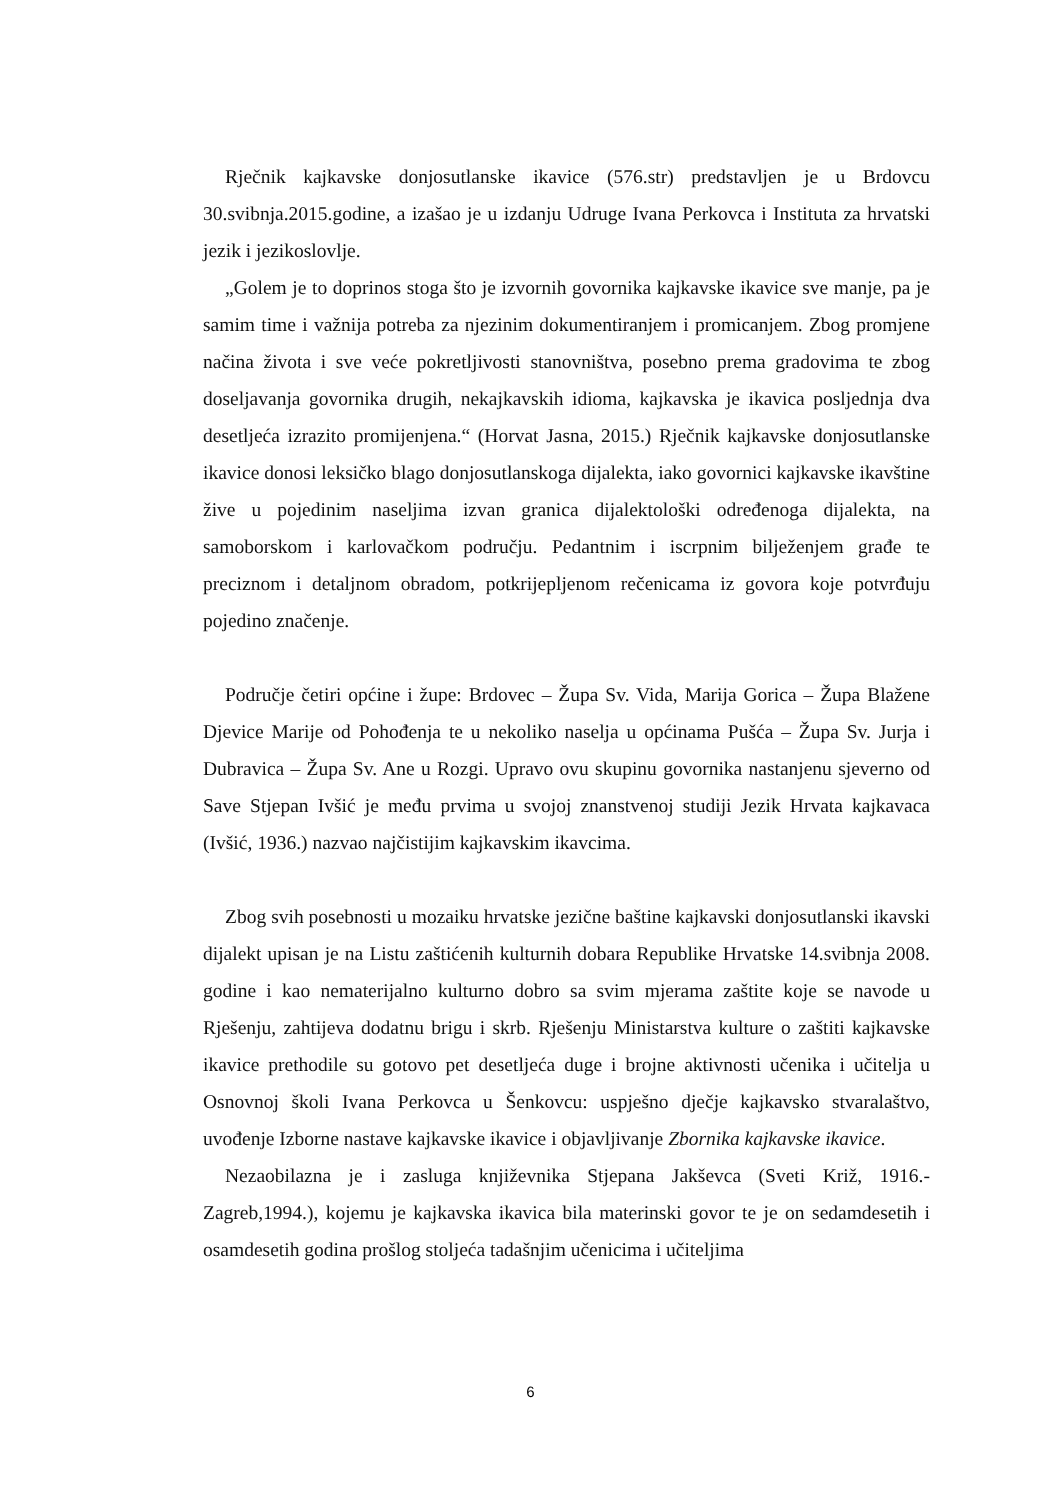Rječnik kajkavske donjosutlanske ikavice (576.str) predstavljen je u Brdovcu 30.svibnja.2015.godine, a izašao je u izdanju Udruge Ivana Perkovca i Instituta za hrvatski jezik i jezikoslovlje.
„Golem je to doprinos stoga što je izvornih govornika kajkavske ikavice sve manje, pa je samim time i važnija potreba za njezinim dokumentiranjem i promicanjem. Zbog promjene načina života i sve veće pokretljivosti stanovništva, posebno prema gradovima te zbog doseljavanja govornika drugih, nekajkavskih idioma, kajkavska je ikavica posljednja dva desetljeća izrazito promijenjena.“ (Horvat Jasna, 2015.) Rječnik kajkavske donjosutlanske ikavice donosi leksičko blago donjosutlanskoga dijalekta, iako govornici kajkavske ikavštine žive u pojedinim naseljima izvan granica dijalektološki određenoga dijalekta, na samoborskom i karlovačkom području. Pedantnim i iscrpnim bilježenjem građe te preciznom i detaljnom obradom, potkrijepljenom rečenicama iz govora koje potvrđuju pojedino značenje.
Područje četiri općine i župe: Brdovec – Župa Sv. Vida, Marija Gorica – Župa Blažene Djevice Marije od Pohođenja te u nekoliko naselja u općinama Pušća – Župa Sv. Jurja i Dubravica – Župa Sv. Ane u Rozgi. Upravo ovu skupinu govornika nastanjenu sjeverno od Save Stjepan Ivšić je među prvima u svojoj znanstvenoj studiji Jezik Hrvata kajkavaca (Ivšić, 1936.) nazvao najčistijim kajkavskim ikavcima.
Zbog svih posebnosti u mozaiku hrvatske jezične baštine kajkavski donjosutlanski ikavski dijalekt upisan je na Listu zaštićenih kulturnih dobara Republike Hrvatske 14.svibnja 2008. godine i kao nematerijalno kulturno dobro sa svim mjerama zaštite koje se navode u Rješenju, zahtijeva dodatnu brigu i skrb. Rješenju Ministarstva kulture o zaštiti kajkavske ikavice prethodile su gotovo pet desetljeća duge i brojne aktivnosti učenika i učitelja u Osnovnoj školi Ivana Perkovca u Šenkovcu: uspješno dječje kajkavsko stvaralaštvo, uvođenje Izborne nastave kajkavske ikavice i objavljivanje Zbornika kajkavske ikavice.
Nezaobilazna je i zasluga književnika Stjepana Jakševca (Sveti Križ, 1916.-Zagreb,1994.), kojemu je kajkavska ikavica bila materinski govor te je on sedamdesetih i osamdesetih godina prošlog stoljeća tadašnjim učenicima i učiteljima
6